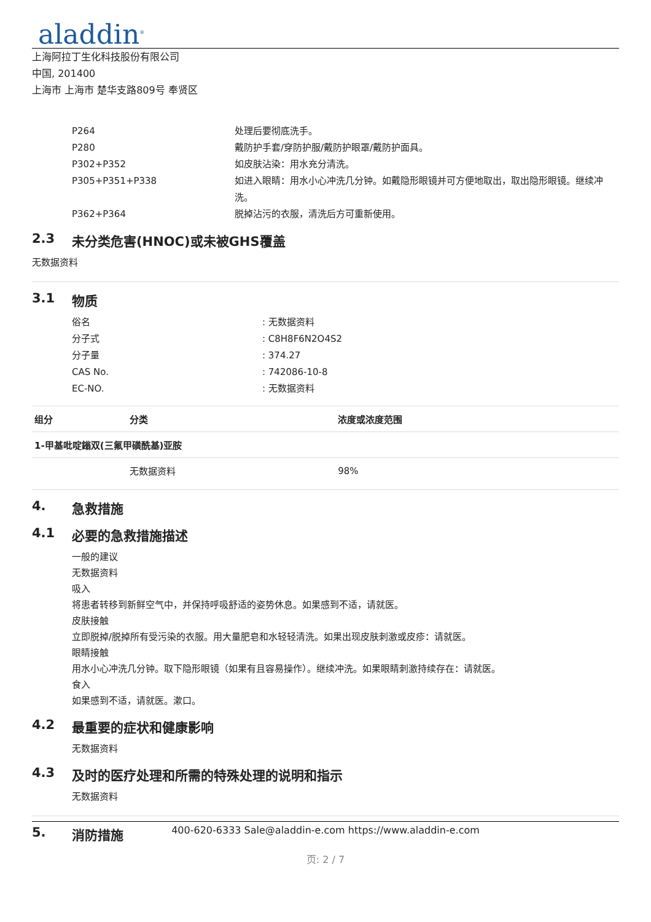aladdin<sup>®</sup>
上海阿拉丁生化科技股份有限公司
中国, 201400
上海市 上海市 楚华支路809号 奉贤区
P264 处理后要彻底洗手。
P280 戴防护手套/穿防护服/戴防护眼罩/戴防护面具。
P302+P352 如皮肤沾染：用水充分清洗。
P305+P351+P338 如进入眼睛：用水小心冲洗几分钟。如戴隐形眼镜并可方便地取出，取出隐形眼镜。继续冲洗。
P362+P364 脱掉沾污的衣服，清洗后方可重新使用。
2.3 未分类危害(HNOC)或未被GHS覆盖
无数据资料
3.1 物质
俗名 : 无数据资料
分子式 : C8H8F6N2O4S2
分子量 : 374.27
CAS No. : 742086-10-8
EC-NO. : 无数据资料
| 组分 | 分类 | 浓度或浓度范围 |
| --- | --- | --- |
| 1-甲基吡啶鎓双(三氟甲磺酰基)亚胺 | | |
| | 无数据资料 | 98% |
4. 急救措施
4.1 必要的急救措施描述
一般的建议
无数据资料
吸入
将患者转移到新鲜空气中，并保持呼吸舒适的姿势休息。如果感到不适，请就医。
皮肤接触
立即脱掉/脱掉所有受污染的衣服。用大量肥皂和水轻轻清洗。如果出现皮肤刺激或皮疹：请就医。
眼睛接触
用水小心冲洗几分钟。取下隐形眼镜（如果有且容易操作）。继续冲洗。如果眼睛刺激持续存在：请就医。
食入
如果感到不适，请就医。漱口。
4.2 最重要的症状和健康影响
无数据资料
4.3 及时的医疗处理和所需的特殊处理的说明和指示
无数据资料
5. 消防措施
400-620-6333 Sale@aladdin-e.com https://www.aladdin-e.com
页: 2 / 7